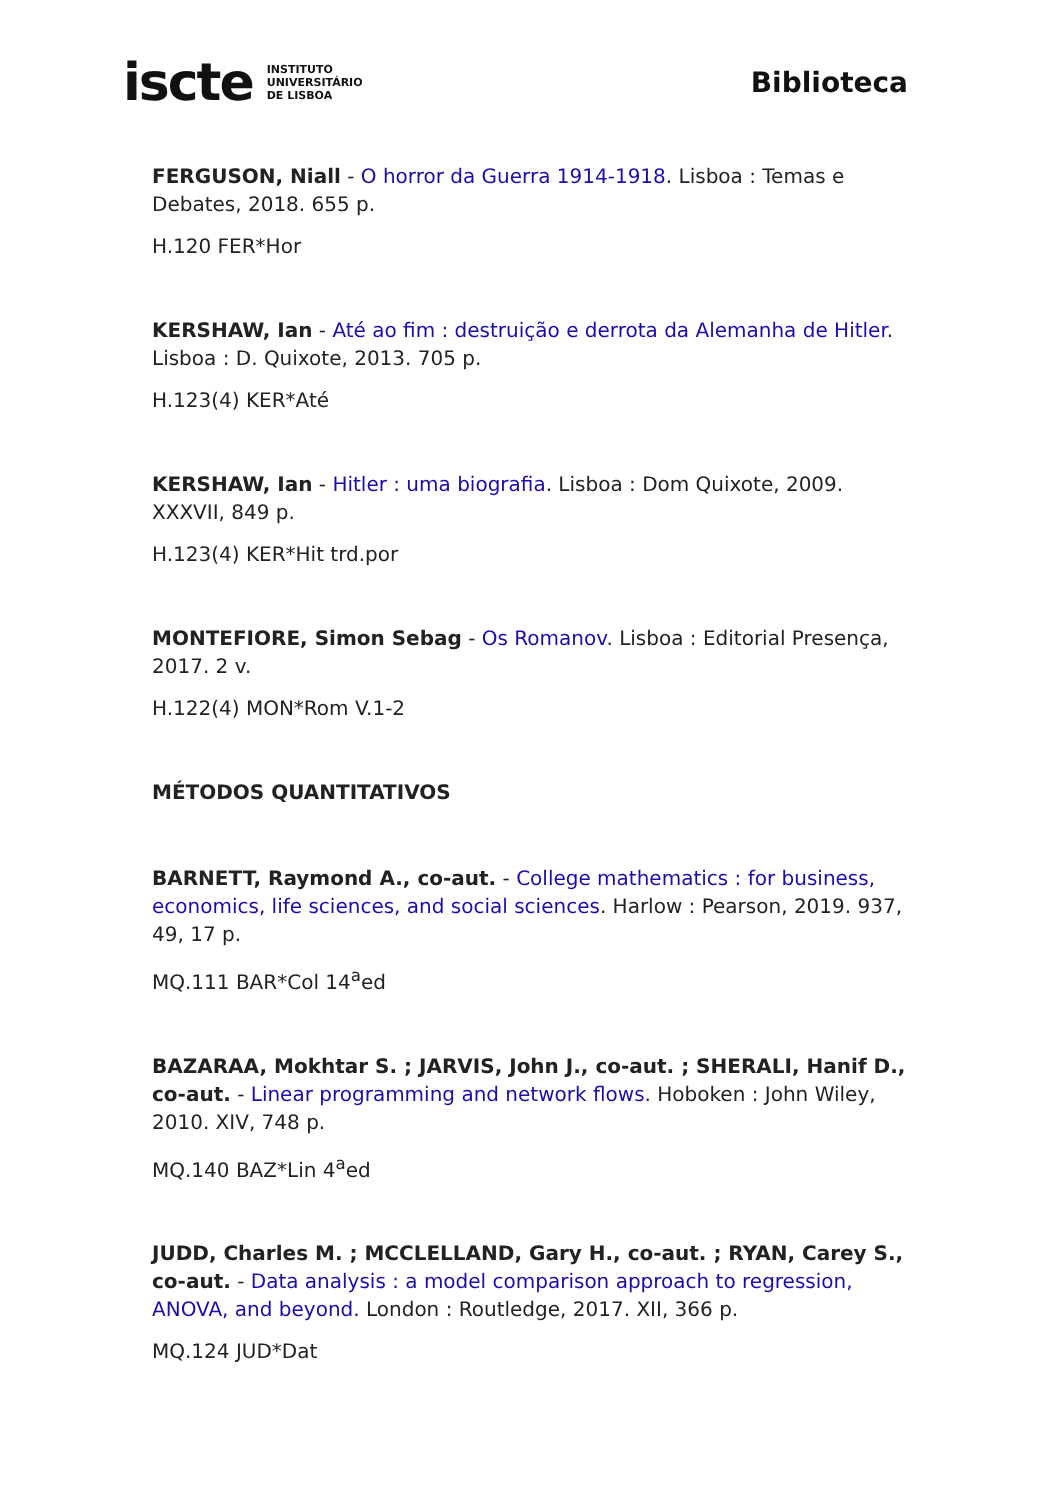iscte INSTITUTO
UNIVERSITÁRIO
DE LISBOA
Biblioteca
FERGUSON, Niall - O horror da Guerra 1914-1918. Lisboa : Temas e Debates, 2018. 655 p.
H.120 FER*Hor
KERSHAW, Ian - Até ao fim : destruição e derrota da Alemanha de Hitler. Lisboa : D. Quixote, 2013. 705 p.
H.123(4) KER*Até
KERSHAW, Ian - Hitler : uma biografia. Lisboa : Dom Quixote, 2009. XXXVII, 849 p.
H.123(4) KER*Hit trd.por
MONTEFIORE, Simon Sebag - Os Romanov. Lisboa : Editorial Presença, 2017. 2 v.
H.122(4) MON*Rom V.1-2
MÉTODOS QUANTITATIVOS
BARNETT, Raymond A., co-aut. - College mathematics : for business, economics, life sciences, and social sciences. Harlow : Pearson, 2019. 937, 49, 17 p.
MQ.111 BAR*Col 14<sup>a</sup>ed
BAZARAA, Mokhtar S. ; JARVIS, John J., co-aut. ; SHERALI, Hanif D., co-aut. - Linear programming and network flows. Hoboken : John Wiley, 2010. XIV, 748 p.
MQ.140 BAZ*Lin 4<sup>a</sup>ed
JUDD, Charles M. ; MCCLELLAND, Gary H., co-aut. ; RYAN, Carey S., co-aut. - Data analysis : a model comparison approach to regression, ANOVA, and beyond. London : Routledge, 2017. XII, 366 p.
MQ.124 JUD*Dat